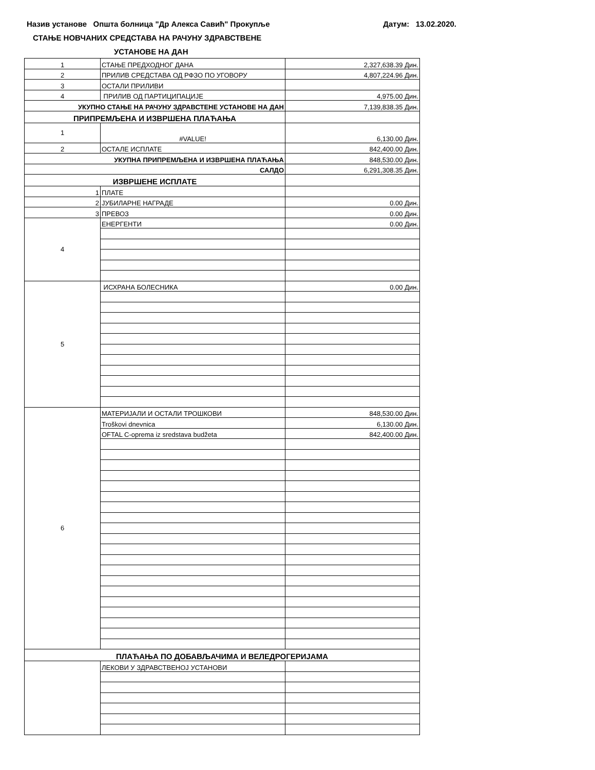Назив установе Општа болница "Др Алекса Савић" Прокупље Датум: 13.02.2020.
СТАЊЕ НОВЧАНИХ СРЕДСТАВА НА РАЧУНУ ЗДРАВСТВЕНЕ
УСТАНОВЕ НА ДАН
| 1 | СТАЊЕ ПРЕДХОДНОГ ДАНА | 2,327,638.39 Дин. |
| 2 | ПРИЛИВ СРЕДСТАВА ОД РФЗО ПО УГОВОРУ | 4,807,224.96 Дин. |
| 3 | ОСТАЛИ ПРИЛИВИ | |
| 4 | ПРИЛИВ ОД ПАРТИЦИПАЦИЈЕ | 4,975.00 Дин. |
| УКУПНО СТАЊЕ НА РАЧУНУ ЗДРАВСТЕНЕ УСТАНОВЕ НА ДАН | | 7,139,838.35 Дин. |
| ПРИПРЕМЉЕНА И ИЗВРШЕНА ПЛАЋАЊА | | |
| 1 | #VALUE! | 6,130.00 Дин. |
| 2 | ОСТАЛЕ ИСПЛАТЕ | 842,400.00 Дин. |
| УКУПНА ПРИПРЕМЉЕНА И ИЗВРШЕНА ПЛАЋАЊА | | 848,530.00 Дин. |
| САЛДО | | 6,291,308.35 Дин. |
| ИЗВРШЕНЕ ИСПЛАТЕ | | |
| 1 | ПЛАТЕ | |
| 2 | ЈУБИЛАРНЕ НАГРАДЕ | 0.00 Дин. |
| 3 | ПРЕВОЗ | 0.00 Дин. |
| 4 | ЕНЕРГЕНТИ | 0.00 Дин. |
| 5 | ИСХРАНА БОЛЕСНИКА | 0.00 Дин. |
| 6 | МАТЕРИЈАЛИ И ОСТАЛИ ТРОШКОВИ | 848,530.00 Дин. |
| | Troškovi dnevnica | 6,130.00 Дин. |
| | OFTAL C-oprema iz sredstava budžeta | 842,400.00 Дин. |
| ПЛАЋАЊА ПО ДОБАВЉАЧИМА И ВЕЛЕДРОГЕРИЈАМА | | |
| | ЛЕКОВИ У ЗДРАВСТВЕНОЈ УСТАНОВИ | |